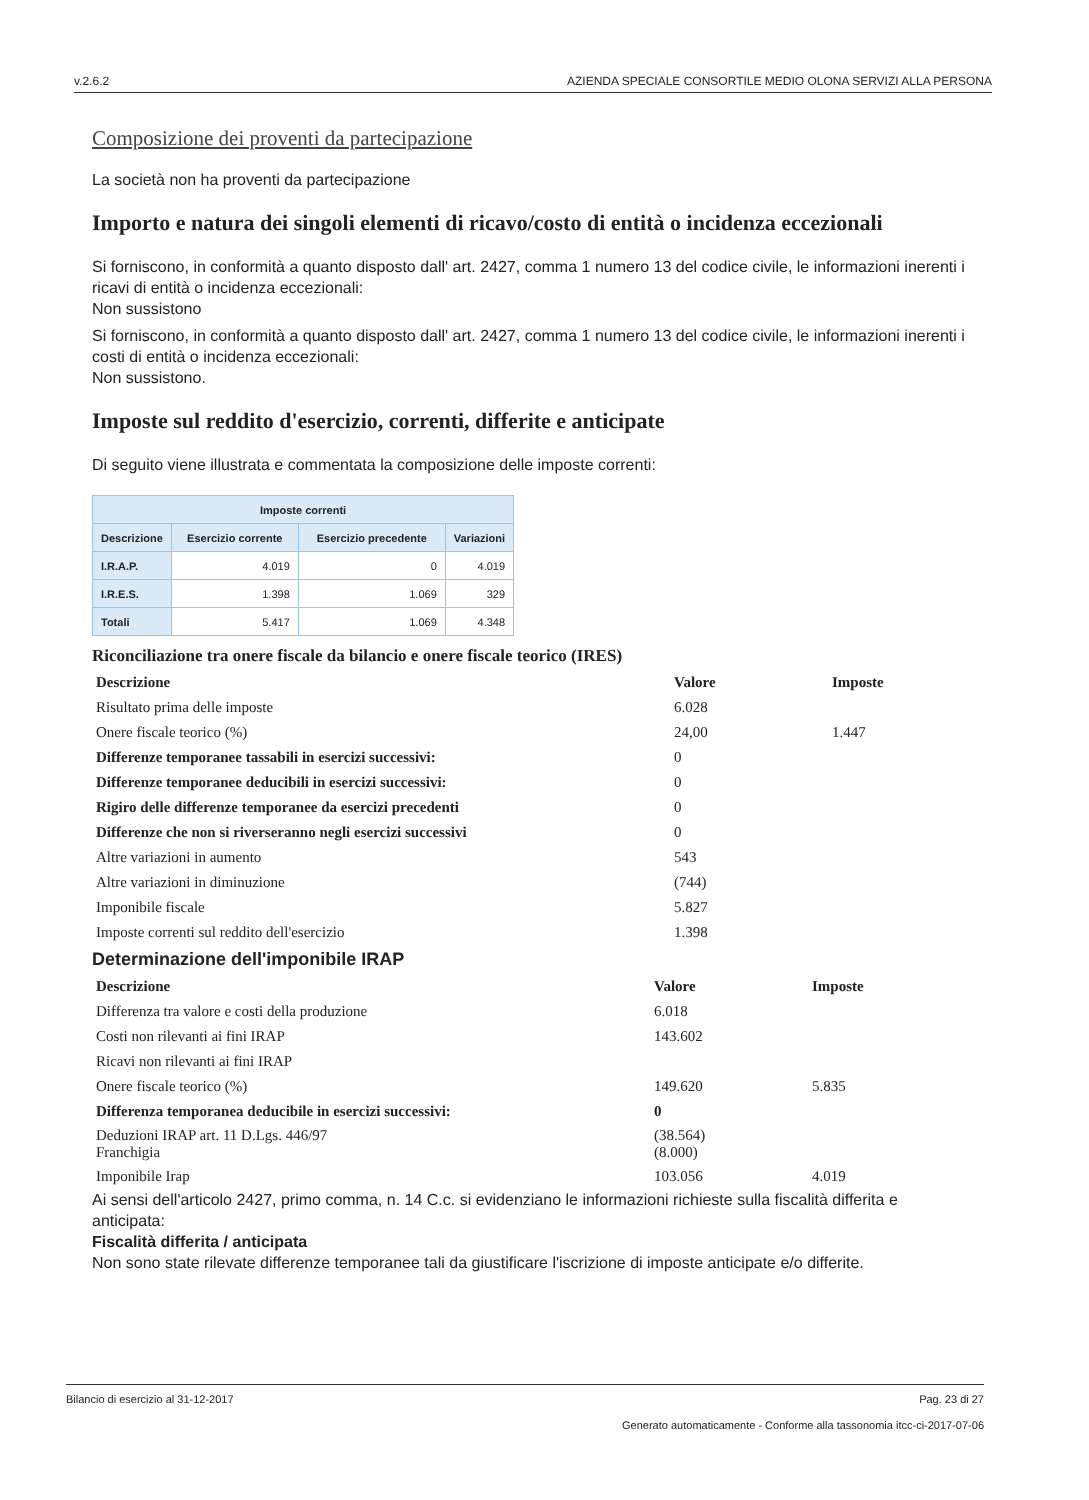v.2.6.2 AZIENDA SPECIALE CONSORTILE MEDIO OLONA SERVIZI ALLA PERSONA
Composizione dei proventi da partecipazione
La società non ha proventi da partecipazione
Importo e natura dei singoli elementi di ricavo/costo di entità o incidenza eccezionali
Si forniscono, in conformità a quanto disposto dall' art. 2427, comma 1 numero 13 del codice civile, le informazioni inerenti i ricavi di entità o incidenza eccezionali:
Non sussistono
Si forniscono, in conformità a quanto disposto dall' art. 2427, comma 1 numero 13 del codice civile, le informazioni inerenti i costi di entità o incidenza eccezionali:
Non sussistono.
Imposte sul reddito d'esercizio, correnti, differite e anticipate
Di seguito viene illustrata e commentata la composizione delle imposte correnti:
| Imposte correnti | | | |
| --- | --- | --- | --- |
| Descrizione | Esercizio corrente | Esercizio precedente | Variazioni |
| I.R.A.P. | 4.019 | 0 | 4.019 |
| I.R.E.S. | 1.398 | 1.069 | 329 |
| Totali | 5.417 | 1.069 | 4.348 |
Riconciliazione tra onere fiscale da bilancio e onere fiscale teorico (IRES)
| Descrizione | Valore | Imposte |
| Risultato prima delle imposte | 6.028 | |
| Onere fiscale teorico (%) | 24,00 | 1.447 |
| Differenze temporanee tassabili in esercizi successivi: | 0 | |
| Differenze temporanee deducibili in esercizi successivi: | 0 | |
| Rigiro delle differenze temporanee da esercizi precedenti | 0 | |
| Differenze che non si riverseranno negli esercizi successivi | 0 | |
| Altre variazioni in aumento | 543 | |
| Altre variazioni in diminuzione | (744) | |
| Imponibile fiscale | 5.827 | |
| Imposte correnti sul reddito dell'esercizio | 1.398 | |
Determinazione dell'imponibile IRAP
| Descrizione | Valore | Imposte |
| Differenza tra valore e costi della produzione | 6.018 | |
| Costi non rilevanti ai fini IRAP | 143.602 | |
| Ricavi non rilevanti ai fini IRAP | | |
| Onere fiscale teorico (%) | 149.620 | 5.835 |
| Differenza temporanea deducibile in esercizi successivi: | 0 | |
| Deduzioni IRAP art. 11 D.Lgs. 446/97 Franchigia | (38.564) (8.000) | |
| Imponibile Irap | 103.056 | 4.019 |
Ai sensi dell'articolo 2427, primo comma, n. 14 C.c. si evidenziano le informazioni richieste sulla fiscalità differita e anticipata:
Fiscalità differita / anticipata
Non sono state rilevate differenze temporanee tali da giustificare l'iscrizione di imposte anticipate e/o differite.
Bilancio di esercizio al 31-12-2017 Pag. 23 di 27
Generato automaticamente - Conforme alla tassonomia itcc-ci-2017-07-06